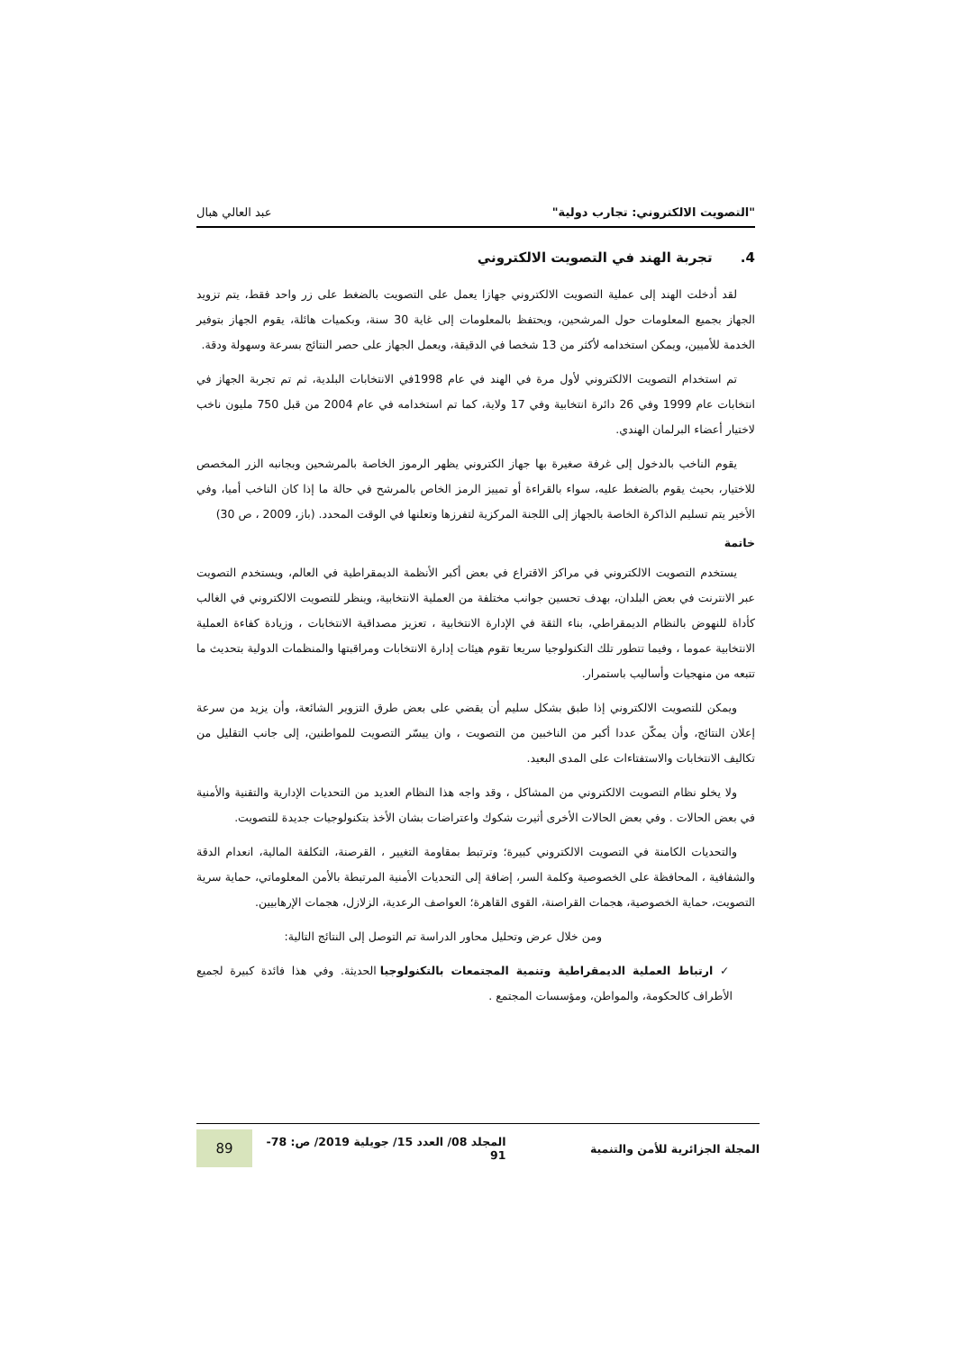"التصويت الالكتروني: تجارب دولية" عبد العالي هبال
4. تجربة الهند في التصويت الالكتروني
لقد أدخلت الهند إلى عملية التصويت الالكتروني جهازا يعمل على التصويت بالضغط على زر واحد فقط، يتم تزويد الجهاز بجميع المعلومات حول المرشحين، ويحتفظ بالمعلومات إلى غاية 30 سنة، وبكميات هائلة، يقوم الجهاز بتوفير الخدمة للأميين، ويمكن استخدامه لأكثر من 13 شخصا في الدقيقة، ويعمل الجهاز على حصر النتائج بسرعة وسهولة ودقة.
تم استخدام التصويت الالكتروني لأول مرة في الهند في عام 1998في الانتخابات البلدية، ثم تم تجربة الجهاز في انتخابات عام 1999 وفي 26 دائرة انتخابية وفي 17 ولاية، كما تم استخدامه في عام 2004 من قبل 750 مليون ناخب لاختيار أعضاء البرلمان الهندي.
يقوم الناخب بالدخول إلى غرفة صغيرة بها جهاز الكتروني يظهر الرموز الخاصة بالمرشحين وبجانبه الزر المخصص للاختيار، بحيث يقوم بالضغط عليه، سواء بالقراءة أو تمييز الرمز الخاص بالمرشح في حالة ما إذا كان الناخب أميا، وفي الأخير يتم تسليم الذاكرة الخاصة بالجهاز إلى اللجنة المركزية لتفرزها وتعلنها في الوقت المحدد. (باز، 2009 ، ص 30)
خاتمة
يستخدم التصويت الالكتروني في مراكز الاقتراع في بعض أكبر الأنظمة الديمقراطية في العالم، ويستخدم التصويت عبر الانترنت في بعض البلدان، بهدف تحسين جوانب مختلفة من العملية الانتخابية، وينظر للتصويت الالكتروني في الغالب كأداة للنهوض بالنظام الديمقراطي، بناء الثقة في الإدارة الانتخابية ، تعزيز مصداقية الانتخابات ، وزيادة كفاءة العملية الانتخابية عموما ، وفيما تتطور تلك التكنولوجيا سريعا تقوم هيئات إدارة الانتخابات ومراقبتها والمنظمات الدولية بتحديث ما تتبعه من منهجيات وأساليب باستمرار.
ويمكن للتصويت الالكتروني إذا طبق بشكل سليم أن يقضي على بعض طرق التزوير الشائعة، وأن يزيد من سرعة إعلان النتائج، وأن يمكّن عددا أكبر من الناخبين من التصويت ، وان ييسّر التصويت للمواطنين، إلى جانب التقليل من تكاليف الانتخابات والاستفتاءات على المدى البعيد.
ولا يخلو نظام التصويت الالكتروني من المشاكل ، وقد واجه هذا النظام العديد من التحديات الإدارية والتقنية والأمنية في بعض الحالات . وفي بعض الحالات الأخرى أثيرت شكوك واعتراضات بشان الأخذ بتكنولوجيات جديدة للتصويت.
والتحديات الكامنة في التصويت الالكتروني كبيرة؛ وترتبط بمقاومة التغيير ، القرصنة، التكلفة المالية، انعدام الدقة والشفافية ، المحافظة على الخصوصية وكلمة السر، إضافة إلى التحديات الأمنية المرتبطة بالأمن المعلوماتي، حماية سرية التصويت، حماية الخصوصية، هجمات القراصنة، القوى القاهرة؛ العواصف الرعدية، الزلازل، هجمات الإرهابيين.
ومن خلال عرض وتحليل محاور الدراسة تم التوصل إلى النتائج التالية:
✓ ارتباط العملية الديمقراطية وتنمية المجتمعات بالتكنولوجيا الحديثة. وفي هذا فائدة كبيرة لجميع الأطراف كالحكومة، والمواطن، ومؤسسات المجتمع .
المجلة الجزائرية للأمن والتنمية المجلد 08/ العدد 15/ جويلية 2019/ ص: 78- 91 89